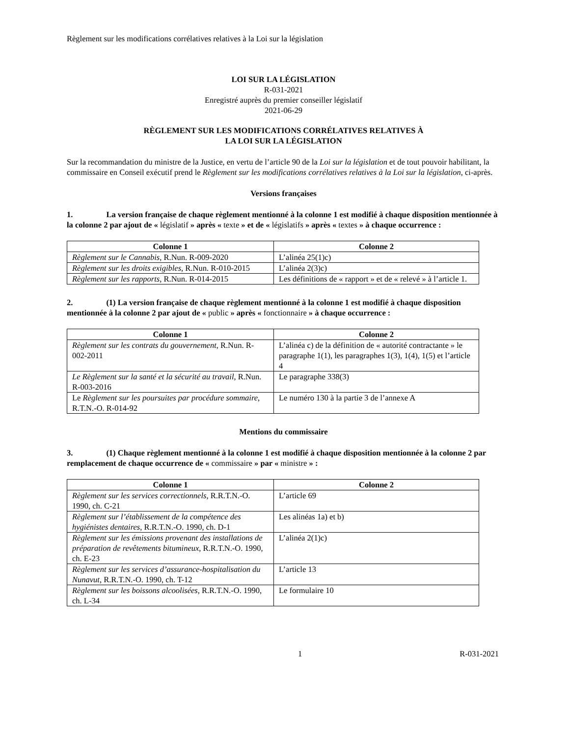Règlement sur les modifications corrélatives relatives à la Loi sur la législation
LOI SUR LA LÉGISLATION
R-031-2021
Enregistré auprès du premier conseiller législatif
2021-06-29
RÈGLEMENT SUR LES MODIFICATIONS CORRÉLATIVES RELATIVES À
LA LOI SUR LA LÉGISLATION
Sur la recommandation du ministre de la Justice, en vertu de l’article 90 de la Loi sur la législation et de tout pouvoir habilitant, la commissaire en Conseil exécutif prend le Règlement sur les modifications corrélatives relatives à la Loi sur la législation, ci-après.
Versions françaises
1. La version française de chaque règlement mentionné à la colonne 1 est modifié à chaque disposition mentionnée à la colonne 2 par ajout de « législatif » après « texte » et de « législatifs » après « textes » à chaque occurrence :
| Colonne 1 | Colonne 2 |
| --- | --- |
| Règlement sur le Cannabis , R.Nun. R-009-2020 | L’alinéa 25(1)c) |
| Règlement sur les droits exigibles , R.Nun. R-010-2015 | L’alinéa 2(3)c) |
| Règlement sur les rapports, R.Nun. R-014-2015 | Les définitions de « rapport » et de « relevé » à l’article 1. |
2. (1) La version française de chaque règlement mentionné à la colonne 1 est modifié à chaque disposition mentionnée à la colonne 2 par ajout de « public » après « fonctionnaire » à chaque occurrence :
| Colonne 1 | Colonne 2 |
| --- | --- |
| Règlement sur les contrats du gouvernement , R.Nun. R-002-2011 | L’alinéa c) de la définition de « autorité contractante » le paragraphe 1(1), les paragraphes 1(3), 1(4), 1(5) et l’article 4 |
| Le Règlement sur la santé et la sécurité au travail , R.Nun. R-003-2016 | Le paragraphe 338(3) |
| Le Règlement sur les poursuites par procédure sommaire , R.T.N.-O. R-014-92 | Le numéro 130 à la partie 3 de l’annexe A |
Mentions du commissaire
3. (1) Chaque règlement mentionné à la colonne 1 est modifié à chaque disposition mentionnée à la colonne 2 par remplacement de chaque occurrence de « commissaire » par « ministre » :
| Colonne 1 | Colonne 2 |
| --- | --- |
| Règlement sur les services correctionnels, R.R.T.N.-O. 1990, ch. C-21 | L’article 69 |
| Règlement sur l’établissement de la compétence des hygiénistes dentaires , R.R.T.N.-O. 1990, ch. D-1 | Les alinéas 1a) et b) |
| Règlement sur les émissions provenant des installations de préparation de revêtements bitumineux , R.R.T.N.-O. 1990, ch. E-23 | L’alinéa 2(1)c) |
| Règlement sur les services d’assurance-hospitalisation du Nunavut , R.R.T.N.-O. 1990, ch. T-12 | L’article 13 |
| Règlement sur les boissons alcoolisées , R.R.T.N.-O. 1990, ch. L-34 | Le formulaire 10 |
1 R-031-2021